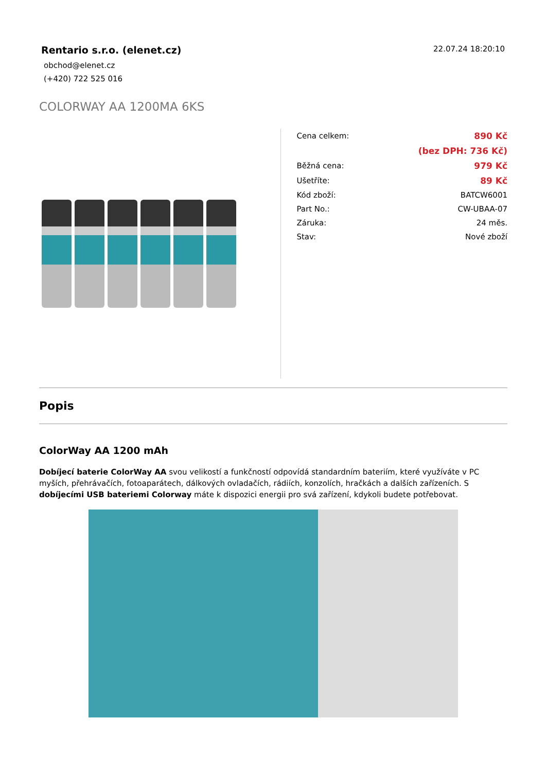Rentario s.r.o. (elenet.cz)
obchod@elenet.cz
(+420) 722 525 016
22.07.24 18:20:10
COLORWAY AA 1200MA 6KS
| Cena celkem: | 890 Kč |
| | (bez DPH: 736 Kč) |
| Běžná cena: | 979 Kč |
| Ušetříte: | 89 Kč |
| Kód zboží: | BATCW6001 |
| Part No.: | CW-UBAA-07 |
| Záruka: | 24 měs. |
| Stav: | Nové zboží |
Popis
ColorWay AA 1200 mAh
Dobíjecí baterie ColorWay AA svou velikostí a funkčností odpovídá standardním bateriím, které využíváte v PC myších, přehrávačích, fotoaparátech, dálkových ovladačích, rádiích, konzolích, hračkách a dalších zařízeních. S dobíjecími USB bateriemi Colorway máte k dispozici energii pro svá zařízení, kdykoli budete potřebovat.